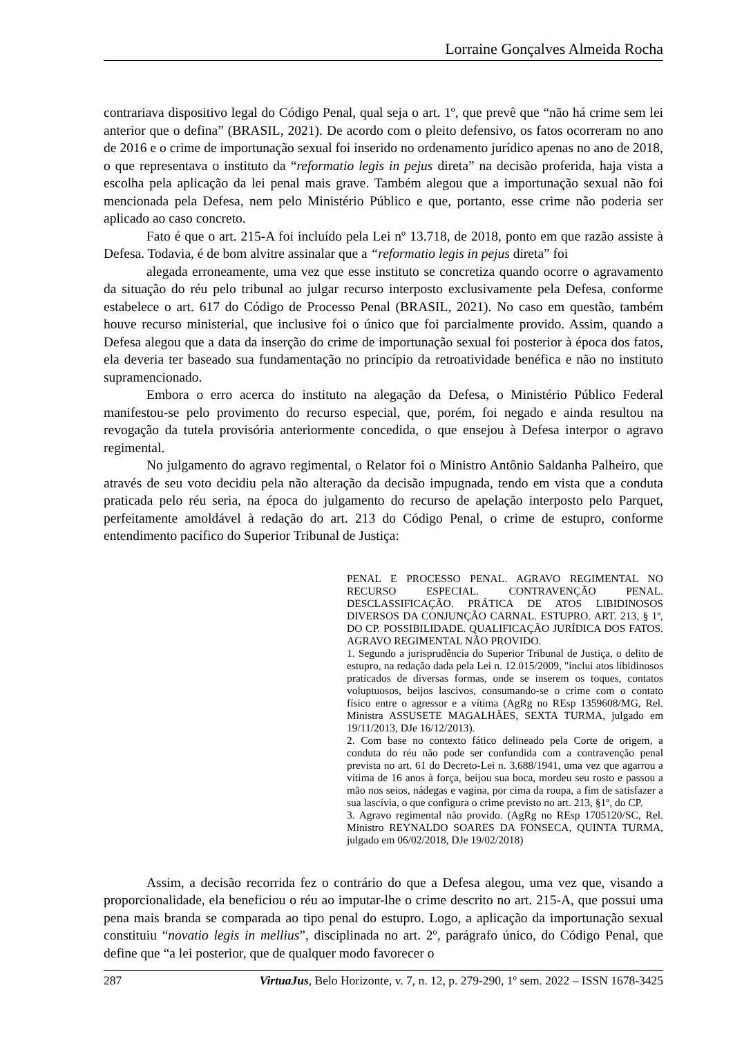Lorraine Gonçalves Almeida Rocha
contrariava dispositivo legal do Código Penal, qual seja o art. 1º, que prevê que “não há crime sem lei anterior que o defina” (BRASIL, 2021). De acordo com o pleito defensivo, os fatos ocorreram no ano de 2016 e o crime de importunação sexual foi inserido no ordenamento jurídico apenas no ano de 2018, o que representava o instituto da “reformatio legis in pejus direta” na decisão proferida, haja vista a escolha pela aplicação da lei penal mais grave. Também alegou que a importunação sexual não foi mencionada pela Defesa, nem pelo Ministério Público e que, portanto, esse crime não poderia ser aplicado ao caso concreto.
Fato é que o art. 215-A foi incluído pela Lei nº 13.718, de 2018, ponto em que razão assiste à Defesa. Todavia, é de bom alvitre assinalar que a “reformatio legis in pejus direta” foi
alegada erroneamente, uma vez que esse instituto se concretiza quando ocorre o agravamento da situação do réu pelo tribunal ao julgar recurso interposto exclusivamente pela Defesa, conforme estabelece o art. 617 do Código de Processo Penal (BRASIL, 2021). No caso em questão, também houve recurso ministerial, que inclusive foi o único que foi parcialmente provido. Assim, quando a Defesa alegou que a data da inserção do crime de importunação sexual foi posterior à época dos fatos, ela deveria ter baseado sua fundamentação no princípio da retroatividade benéfica e não no instituto supramencionado.
Embora o erro acerca do instituto na alegação da Defesa, o Ministério Público Federal manifestou-se pelo provimento do recurso especial, que, porém, foi negado e ainda resultou na revogação da tutela provisória anteriormente concedida, o que ensejou à Defesa interpor o agravo regimental.
No julgamento do agravo regimental, o Relator foi o Ministro Antônio Saldanha Palheiro, que através de seu voto decidiu pela não alteração da decisão impugnada, tendo em vista que a conduta praticada pelo réu seria, na época do julgamento do recurso de apelação interposto pelo Parquet, perfeitamente amoldável à redação do art. 213 do Código Penal, o crime de estupro, conforme entendimento pacífico do Superior Tribunal de Justiça:
PENAL E PROCESSO PENAL. AGRAVO REGIMENTAL NO RECURSO ESPECIAL. CONTRAVENÇÃO PENAL. DESCLASSIFICAÇÃO. PRÁTICA DE ATOS LIBIDINOSOS DIVERSOS DA CONJUNÇÃO CARNAL. ESTUPRO. ART. 213, § 1º, DO CP. POSSIBILIDADE. QUALIFICAÇÃO JURÍDICA DOS FATOS. AGRAVO REGIMENTAL NÃO PROVIDO.
1. Segundo a jurisprudência do Superior Tribunal de Justiça, o delito de estupro, na redação dada pela Lei n. 12.015/2009, "inclui atos libidinosos praticados de diversas formas, onde se inserem os toques, contatos voluptuosos, beijos lascivos, consumando-se o crime com o contato físico entre o agressor e a vítima (AgRg no REsp 1359608/MG, Rel. Ministra ASSUSETE MAGALHÃES, SEXTA TURMA, julgado em 19/11/2013, DJe 16/12/2013).
2. Com base no contexto fático delineado pela Corte de origem, a conduta do réu não pode ser confundida com a contravenção penal prevista no art. 61 do Decreto-Lei n. 3.688/1941, uma vez que agarrou a vítima de 16 anos à força, beijou sua boca, mordeu seu rosto e passou a mão nos seios, nádegas e vagina, por cima da roupa, a fim de satisfazer a sua lascívia, o que configura o crime previsto no art. 213, §1º, do CP.
3. Agravo regimental não provido. (AgRg no REsp 1705120/SC, Rel. Ministro REYNALDO SOARES DA FONSECA, QUINTA TURMA, julgado em 06/02/2018, DJe 19/02/2018)
Assim, a decisão recorrida fez o contrário do que a Defesa alegou, uma vez que, visando a proporcionalidade, ela beneficiou o réu ao imputar-lhe o crime descrito no art. 215-A, que possui uma pena mais branda se comparada ao tipo penal do estupro. Logo, a aplicação da importunação sexual constituiu “novatio legis in mellius”, disciplinada no art. 2º, parágrafo único, do Código Penal, que define que “a lei posterior, que de qualquer modo favorecer o
287 VirtuaJus, Belo Horizonte, v. 7, n. 12, p. 279-290, 1º sem. 2022 – ISSN 1678-3425